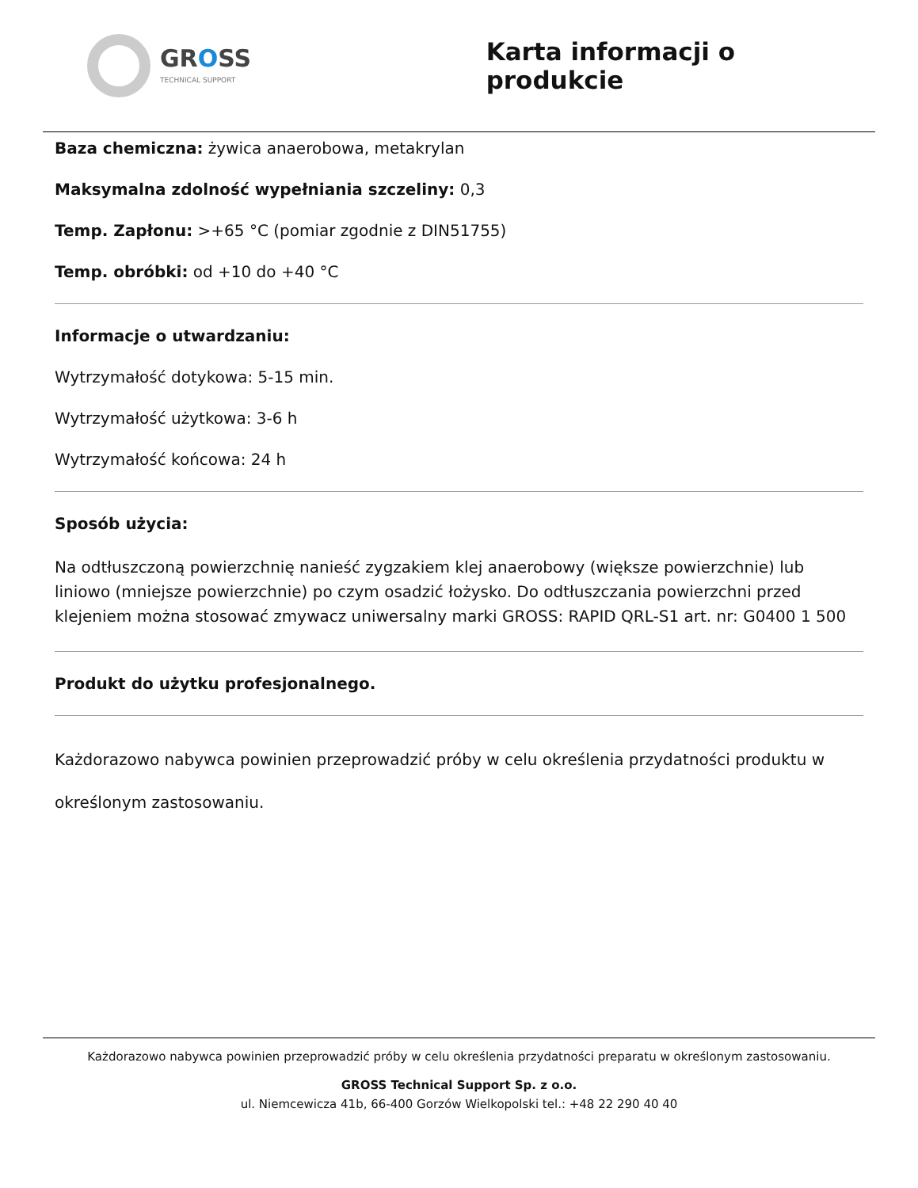GROSS
TECHNICAL SUPPORT
Karta informacji o produkcie
Baza chemiczna: żywica anaerobowa, metakrylan
Maksymalna zdolność wypełniania szczeliny: 0,3
Temp. Zapłonu: >+65 °C (pomiar zgodnie z DIN51755)
Temp. obróbki: od +10 do +40 °C
Informacje o utwardzaniu:
Wytrzymałość dotykowa: 5-15 min.
Wytrzymałość użytkowa: 3-6 h
Wytrzymałość końcowa: 24 h
Sposób użycia:
Na odtłuszczoną powierzchnię nanieść zygzakiem klej anaerobowy (większe powierzchnie) lub liniowo (mniejsze powierzchnie) po czym osadzić łożysko. Do odtłuszczania powierzchni przed klejeniem można stosować zmywacz uniwersalny marki GROSS: RAPID QRL-S1 art. nr: G0400 1 500
Produkt do użytku profesjonalnego.
Każdorazowo nabywca powinien przeprowadzić próby w celu określenia przydatności produktu w określonym zastosowaniu.
Każdorazowo nabywca powinien przeprowadzić próby w celu określenia przydatności preparatu w określonym zastosowaniu.
GROSS Technical Support Sp. z o.o.
ul. Niemcewicza 41b, 66-400 Gorzów Wielkopolski tel.: +48 22 290 40 40